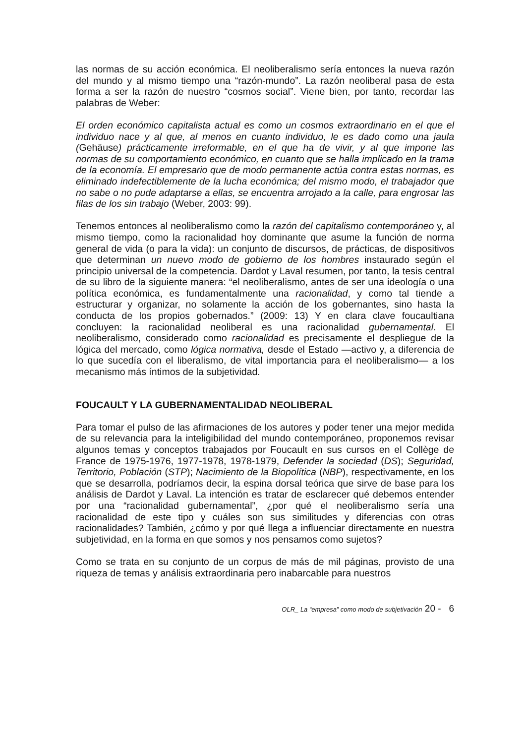las normas de su acción económica. El neoliberalismo sería entonces la nueva razón del mundo y al mismo tiempo una “razón-mundo”. La razón neoliberal pasa de esta forma a ser la razón de nuestro “cosmos social”. Viene bien, por tanto, recordar las palabras de Weber:
El orden económico capitalista actual es como un cosmos extraordinario en el que el individuo nace y al que, al menos en cuanto individuo, le es dado como una jaula (Gehäuse) prácticamente irreformable, en el que ha de vivir, y al que impone las normas de su comportamiento económico, en cuanto que se halla implicado en la trama de la economía. El empresario que de modo permanente actúa contra estas normas, es eliminado indefectiblemente de la lucha económica; del mismo modo, el trabajador que no sabe o no pude adaptarse a ellas, se encuentra arrojado a la calle, para engrosar las filas de los sin trabajo (Weber, 2003: 99).
Tenemos entonces al neoliberalismo como la razón del capitalismo contemporáneo y, al mismo tiempo, como la racionalidad hoy dominante que asume la función de norma general de vida (o para la vida): un conjunto de discursos, de prácticas, de dispositivos que determinan un nuevo modo de gobierno de los hombres instaurado según el principio universal de la competencia. Dardot y Laval resumen, por tanto, la tesis central de su libro de la siguiente manera: “el neoliberalismo, antes de ser una ideología o una política económica, es fundamentalmente una racionalidad, y como tal tiende a estructurar y organizar, no solamente la acción de los gobernantes, sino hasta la conducta de los propios gobernados.” (2009: 13) Y en clara clave foucaultiana concluyen: la racionalidad neoliberal es una racionalidad gubernamental. El neoliberalismo, considerado como racionalidad es precisamente el despliegue de la lógica del mercado, como lógica normativa, desde el Estado —activo y, a diferencia de lo que sucedía con el liberalismo, de vital importancia para el neoliberalismo— a los mecanismo más íntimos de la subjetividad.
FOUCAULT Y LA GUBERNAMENTALIDAD NEOLIBERAL
Para tomar el pulso de las afirmaciones de los autores y poder tener una mejor medida de su relevancia para la inteligibilidad del mundo contemporáneo, proponemos revisar algunos temas y conceptos trabajados por Foucault en sus cursos en el Collège de France de 1975-1976, 1977-1978, 1978-1979, Defender la sociedad (DS); Seguridad, Territorio, Población (STP); Nacimiento de la Biopolítica (NBP), respectivamente, en los que se desarrolla, podríamos decir, la espina dorsal teórica que sirve de base para los análisis de Dardot y Laval. La intención es tratar de esclarecer qué debemos entender por una “racionalidad gubernamental”, ¿por qué el neoliberalismo sería una racionalidad de este tipo y cuáles son sus similitudes y diferencias con otras racionalidades? También, ¿cómo y por qué llega a influenciar directamente en nuestra subjetividad, en la forma en que somos y nos pensamos como sujetos?
Como se trata en su conjunto de un corpus de más de mil páginas, provisto de una riqueza de temas y análisis extraordinaria pero inabarcable para nuestros
OLR_ La “empresa” como modo de subjetivación 20 - 6